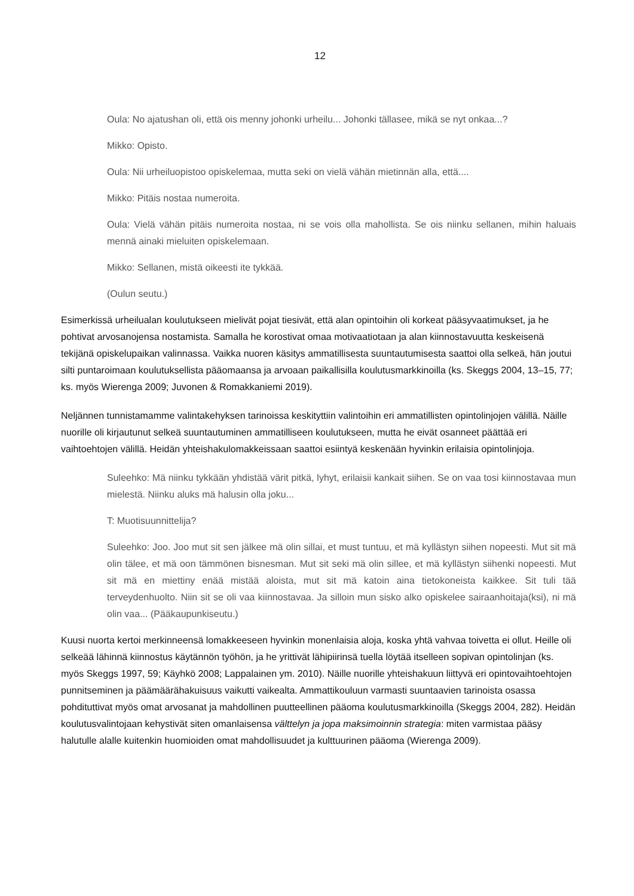12
Oula: No ajatushan oli, että ois menny johonki urheilu... Johonki tällasee, mikä se nyt onkaa...?
Mikko: Opisto.
Oula: Nii urheiluopistoo opiskelemaa, mutta seki on vielä vähän mietinnän alla, että....
Mikko: Pitäis nostaa numeroita.
Oula: Vielä vähän pitäis numeroita nostaa, ni se vois olla mahollista. Se ois niinku sellanen, mihin haluais mennä ainaki mieluiten opiskelemaan.
Mikko: Sellanen, mistä oikeesti ite tykkää.
(Oulun seutu.)
Esimerkissä urheilualan koulutukseen mielivät pojat tiesivät, että alan opintoihin oli korkeat pääsyvaatimukset, ja he pohtivat arvosanojensa nostamista. Samalla he korostivat omaa motivaatiotaan ja alan kiinnostavuutta keskeisenä tekijänä opiskelupaikan valinnassa. Vaikka nuoren käsitys ammatillisesta suuntautumisesta saattoi olla selkeä, hän joutui silti puntaroimaan koulutuksellista pääomaansa ja arvoaan paikallisilla koulutusmarkkinoilla (ks. Skeggs 2004, 13–15, 77; ks. myös Wierenga 2009; Juvonen & Romakkaniemi 2019).
Neljännen tunnistamamme valintakehyksen tarinoissa keskityttiin valintoihin eri ammatillisten opintolinjojen välillä. Näille nuorille oli kirjautunut selkeä suuntautuminen ammatilliseen koulutukseen, mutta he eivät osanneet päättää eri vaihtoehtojen välillä. Heidän yhteishakulomakkeissaan saattoi esiintyä keskenään hyvinkin erilaisia opintolinjoja.
Suleehko: Mä niinku tykkään yhdistää värit pitkä, lyhyt, erilaisii kankait siihen. Se on vaa tosi kiinnostavaa mun mielestä. Niinku aluks mä halusin olla joku...
T: Muotisuunnittelija?
Suleehko: Joo. Joo mut sit sen jälkee mä olin sillai, et must tuntuu, et mä kyllästyn siihen nopeesti. Mut sit mä olin tälee, et mä oon tämmönen bisnesman. Mut sit seki mä olin sillee, et mä kyllästyn siihenki nopeesti. Mut sit mä en miettiny enää mistää aloista, mut sit mä katoin aina tietokoneista kaikkee. Sit tuli tää terveydenhuolto. Niin sit se oli vaa kiinnostavaa. Ja silloin mun sisko alko opiskelee sairaanhoitaja(ksi), ni mä olin vaa... (Pääkaupunkiseutu.)
Kuusi nuorta kertoi merkinneensä lomakkeeseen hyvinkin monenlaisia aloja, koska yhtä vahvaa toivetta ei ollut. Heille oli selkeää lähinnä kiinnostus käytännön työhön, ja he yrittivät lähipiirinsä tuella löytää itselleen sopivan opintolinjan (ks. myös Skeggs 1997, 59; Käyhkö 2008; Lappalainen ym. 2010). Näille nuorille yhteishakuun liittyvä eri opintovaihtoehtojen punnitseminen ja päämäärähakuisuus vaikutti vaikealta. Ammattikouluun varmasti suuntaavien tarinoista osassa pohdituttivat myös omat arvosanat ja mahdollinen puutteellinen pääoma koulutusmarkkinoilla (Skeggs 2004, 282). Heidän koulutusvalintojaan kehystivät siten omanlaisensa välttelyn ja jopa maksimoinnin strategia: miten varmistaa pääsy halutulle alalle kuitenkin huomioiden omat mahdollisuudet ja kulttuurinen pääoma (Wierenga 2009).